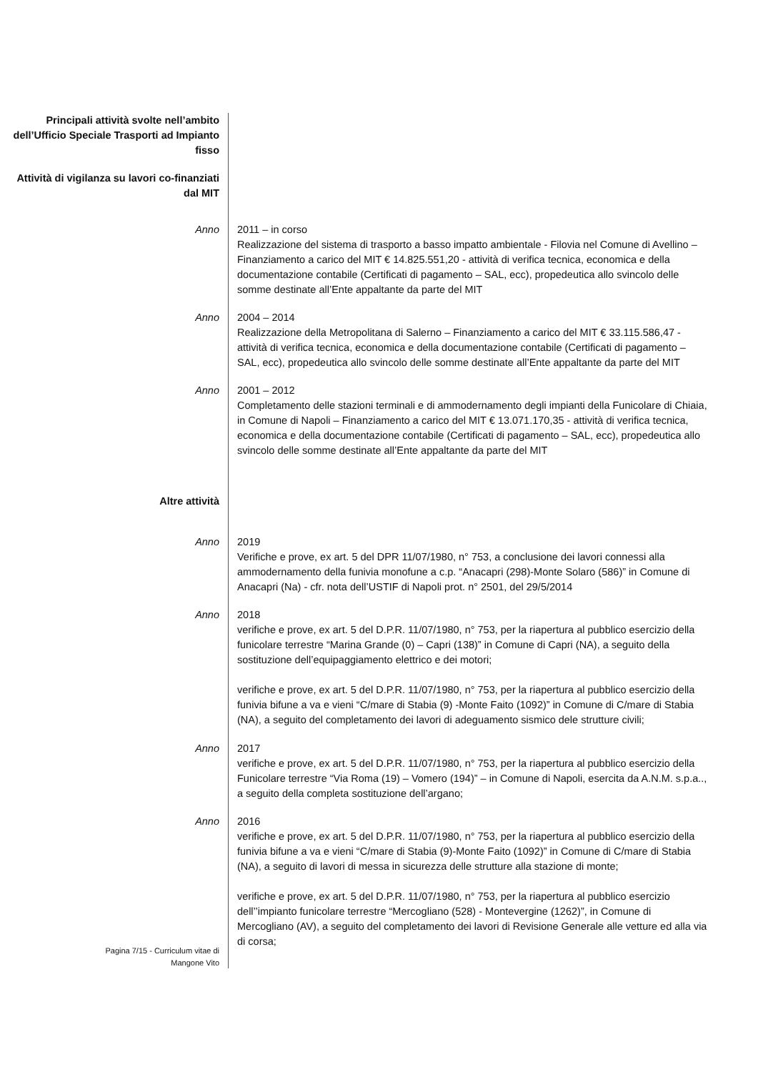Principali attività svolte nell’ambito dell’Ufficio Speciale Trasporti ad Impianto fisso
Attività di vigilanza su lavori co-finanziati dal MIT
Anno 2011 – in corso
Realizzazione del sistema di trasporto a basso impatto ambientale - Filovia nel Comune di Avellino – Finanziamento a carico del MIT € 14.825.551,20 - attività di verifica tecnica, economica e della documentazione contabile (Certificati di pagamento – SAL, ecc), propedeutica allo svincolo delle somme destinate all’Ente appaltante da parte del MIT
Anno 2004 – 2014
Realizzazione della Metropolitana di Salerno – Finanziamento a carico del MIT € 33.115.586,47 - attività di verifica tecnica, economica e della documentazione contabile (Certificati di pagamento – SAL, ecc), propedeutica allo svincolo delle somme destinate all’Ente appaltante da parte del MIT
Anno 2001 – 2012
Completamento delle stazioni terminali e di ammodernamento degli impianti della Funicolare di Chiaia, in Comune di Napoli – Finanziamento a carico del MIT € 13.071.170,35 - attività di verifica tecnica, economica e della documentazione contabile (Certificati di pagamento – SAL, ecc), propedeutica allo svincolo delle somme destinate all’Ente appaltante da parte del MIT
Altre attività
Anno 2019
Verifiche e prove, ex art. 5 del DPR 11/07/1980, n° 753, a conclusione dei lavori connessi alla ammodernamento della funivia monofune a c.p. “Anacapri (298)-Monte Solaro (586)” in Comune di Anacapri (Na) - cfr. nota dell’USTIF di Napoli prot. n° 2501, del 29/5/2014
Anno 2018
verifiche e prove, ex art. 5 del D.P.R. 11/07/1980, n° 753, per la riapertura al pubblico esercizio della funicolare terrestre “Marina Grande (0) – Capri (138)” in Comune di Capri (NA), a seguito della sostituzione dell’equipaggiamento elettrico e dei motori;
verifiche e prove, ex art. 5 del D.P.R. 11/07/1980, n° 753, per la riapertura al pubblico esercizio della funivia bifune a va e vieni “C/mare di Stabia (9) -Monte Faito (1092)” in Comune di C/mare di Stabia (NA), a seguito del completamento dei lavori di adeguamento sismico dele strutture civili;
Anno 2017
verifiche e prove, ex art. 5 del D.P.R. 11/07/1980, n° 753, per la riapertura al pubblico esercizio della Funicolare terrestre “Via Roma (19) – Vomero (194)” – in Comune di Napoli, esercita da A.N.M. s.p.a.., a seguito della completa sostituzione dell’argano;
Anno 2016
verifiche e prove, ex art. 5 del D.P.R. 11/07/1980, n° 753, per la riapertura al pubblico esercizio della funivia bifune a va e vieni “C/mare di Stabia (9)-Monte Faito (1092)” in Comune di C/mare di Stabia (NA), a seguito di lavori di messa in sicurezza delle strutture alla stazione di monte;
verifiche e prove, ex art. 5 del D.P.R. 11/07/1980, n° 753, per la riapertura al pubblico esercizio dell’’impianto funicolare terrestre “Mercogliano (528) - Montevergine (1262)”, in Comune di Mercogliano (AV), a seguito del completamento dei lavori di Revisione Generale alle vetture ed alla via di corsa;
Pagina 7/15 - Curriculum vitae di
Mangone Vito